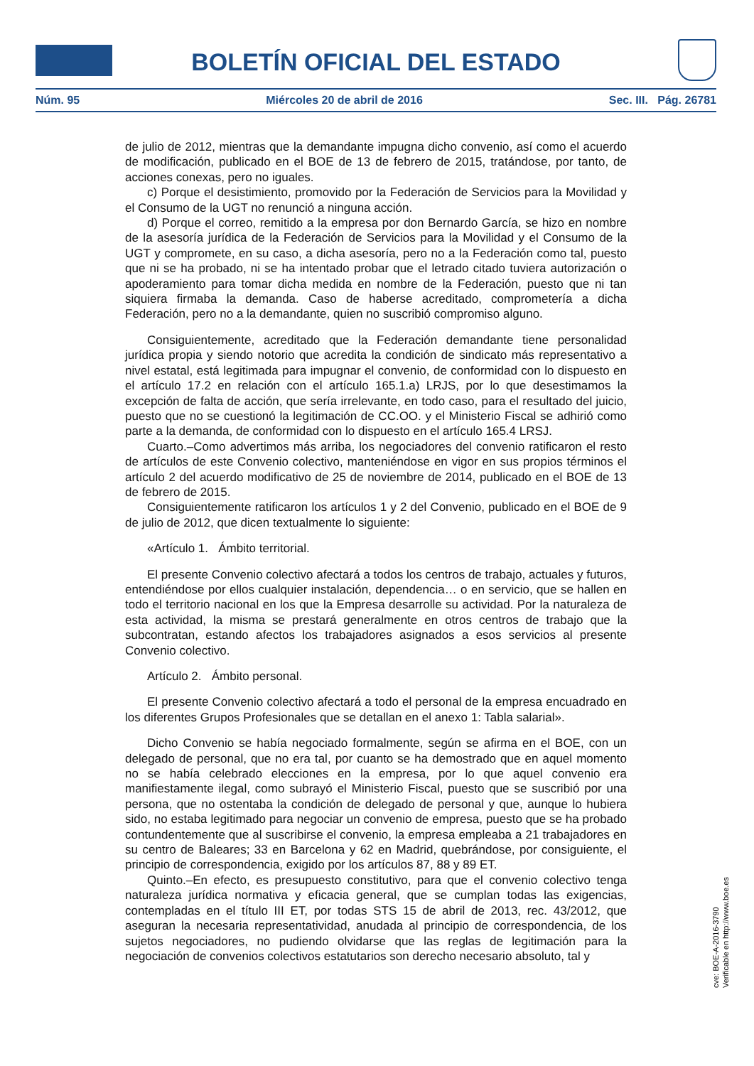BOLETÍN OFICIAL DEL ESTADO
Núm. 95 Miércoles 20 de abril de 2016 Sec. III. Pág. 26781
de julio de 2012, mientras que la demandante impugna dicho convenio, así como el acuerdo de modificación, publicado en el BOE de 13 de febrero de 2015, tratándose, por tanto, de acciones conexas, pero no iguales.
c) Porque el desistimiento, promovido por la Federación de Servicios para la Movilidad y el Consumo de la UGT no renunció a ninguna acción.
d) Porque el correo, remitido a la empresa por don Bernardo García, se hizo en nombre de la asesoría jurídica de la Federación de Servicios para la Movilidad y el Consumo de la UGT y compromete, en su caso, a dicha asesoría, pero no a la Federación como tal, puesto que ni se ha probado, ni se ha intentado probar que el letrado citado tuviera autorización o apoderamiento para tomar dicha medida en nombre de la Federación, puesto que ni tan siquiera firmaba la demanda. Caso de haberse acreditado, comprometería a dicha Federación, pero no a la demandante, quien no suscribió compromiso alguno.
Consiguientemente, acreditado que la Federación demandante tiene personalidad jurídica propia y siendo notorio que acredita la condición de sindicato más representativo a nivel estatal, está legitimada para impugnar el convenio, de conformidad con lo dispuesto en el artículo 17.2 en relación con el artículo 165.1.a) LRJS, por lo que desestimamos la excepción de falta de acción, que sería irrelevante, en todo caso, para el resultado del juicio, puesto que no se cuestionó la legitimación de CC.OO. y el Ministerio Fiscal se adhirió como parte a la demanda, de conformidad con lo dispuesto en el artículo 165.4 LRSJ.
Cuarto.–Como advertimos más arriba, los negociadores del convenio ratificaron el resto de artículos de este Convenio colectivo, manteniéndose en vigor en sus propios términos el artículo 2 del acuerdo modificativo de 25 de noviembre de 2014, publicado en el BOE de 13 de febrero de 2015.
Consiguientemente ratificaron los artículos 1 y 2 del Convenio, publicado en el BOE de 9 de julio de 2012, que dicen textualmente lo siguiente:
«Artículo 1. Ámbito territorial.
El presente Convenio colectivo afectará a todos los centros de trabajo, actuales y futuros, entendiéndose por ellos cualquier instalación, dependencia… o en servicio, que se hallen en todo el territorio nacional en los que la Empresa desarrolle su actividad. Por la naturaleza de esta actividad, la misma se prestará generalmente en otros centros de trabajo que la subcontratan, estando afectos los trabajadores asignados a esos servicios al presente Convenio colectivo.
Artículo 2. Ámbito personal.
El presente Convenio colectivo afectará a todo el personal de la empresa encuadrado en los diferentes Grupos Profesionales que se detallan en el anexo 1: Tabla salarial».
Dicho Convenio se había negociado formalmente, según se afirma en el BOE, con un delegado de personal, que no era tal, por cuanto se ha demostrado que en aquel momento no se había celebrado elecciones en la empresa, por lo que aquel convenio era manifiestamente ilegal, como subrayó el Ministerio Fiscal, puesto que se suscribió por una persona, que no ostentaba la condición de delegado de personal y que, aunque lo hubiera sido, no estaba legitimado para negociar un convenio de empresa, puesto que se ha probado contundentemente que al suscribirse el convenio, la empresa empleaba a 21 trabajadores en su centro de Baleares; 33 en Barcelona y 62 en Madrid, quebrándose, por consiguiente, el principio de correspondencia, exigido por los artículos 87, 88 y 89 ET.
Quinto.–En efecto, es presupuesto constitutivo, para que el convenio colectivo tenga naturaleza jurídica normativa y eficacia general, que se cumplan todas las exigencias, contempladas en el título III ET, por todas STS 15 de abril de 2013, rec. 43/2012, que aseguran la necesaria representatividad, anudada al principio de correspondencia, de los sujetos negociadores, no pudiendo olvidarse que las reglas de legitimación para la negociación de convenios colectivos estatutarios son derecho necesario absoluto, tal y
cve: BOE-A-2016-3790
Verificable en http://www.boe.es